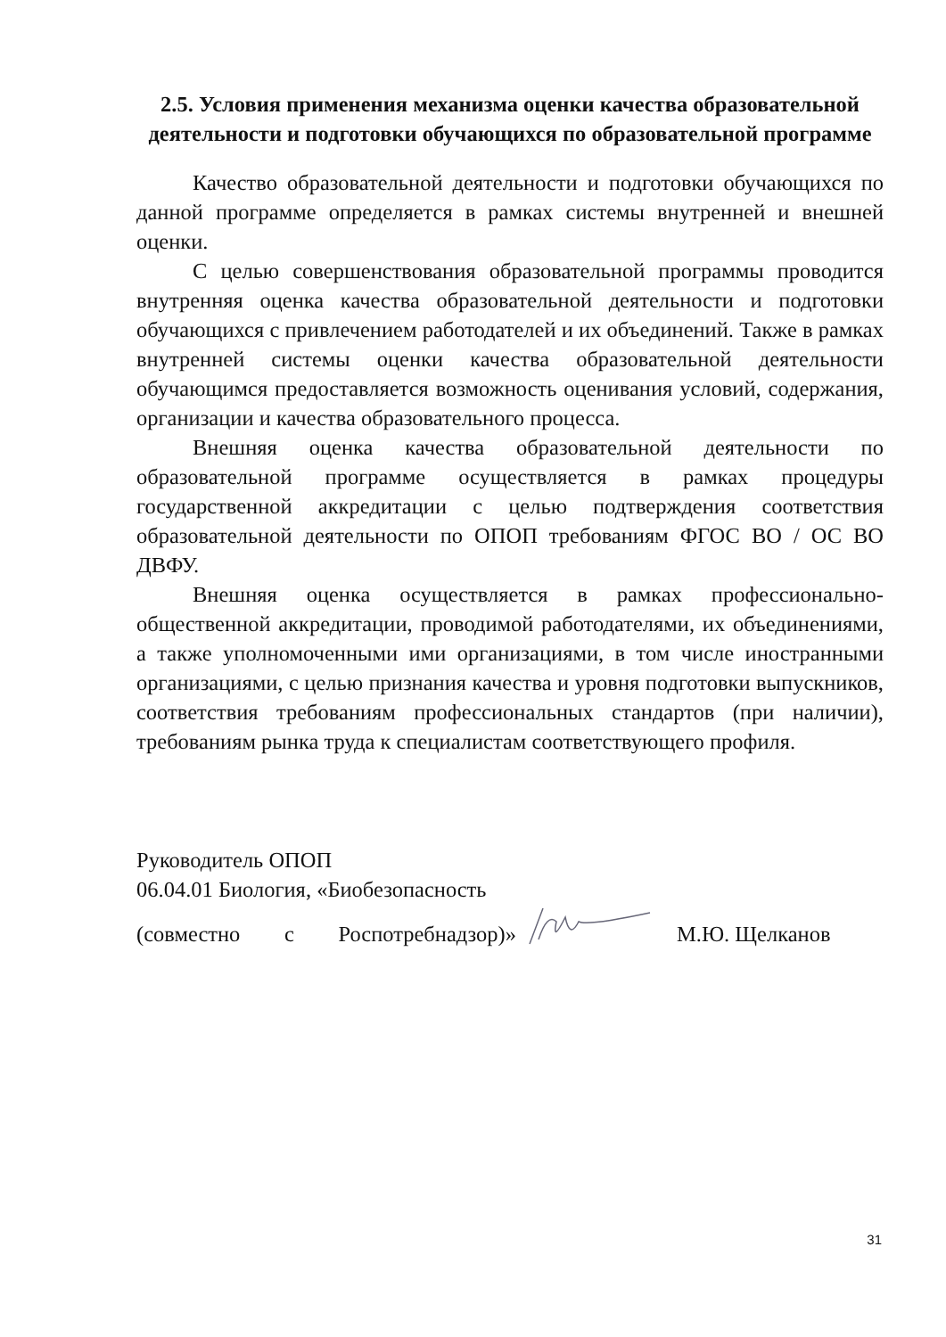2.5. Условия применения механизма оценки качества образовательной деятельности и подготовки обучающихся по образовательной программе
Качество образовательной деятельности и подготовки обучающихся по данной программе определяется в рамках системы внутренней и внешней оценки.
С целью совершенствования образовательной программы проводится внутренняя оценка качества образовательной деятельности и подготовки обучающихся с привлечением работодателей и их объединений. Также в рамках внутренней системы оценки качества образовательной деятельности обучающимся предоставляется возможность оценивания условий, содержания, организации и качества образовательного процесса.
Внешняя оценка качества образовательной деятельности по образовательной программе осуществляется в рамках процедуры государственной аккредитации с целью подтверждения соответствия образовательной деятельности по ОПОП требованиям ФГОС ВО / ОС ВО ДВФУ.
Внешняя оценка осуществляется в рамках профессионально-общественной аккредитации, проводимой работодателями, их объединениями, а также уполномоченными ими организациями, в том числе иностранными организациями, с целью признания качества и уровня подготовки выпускников, соответствия требованиям профессиональных стандартов (при наличии), требованиям рынка труда к специалистам соответствующего профиля.
Руководитель ОПОП
06.04.01 Биология, «Биобезопасность
(совместно с Роспотребнадзор)» М.Ю. Щелканов
31